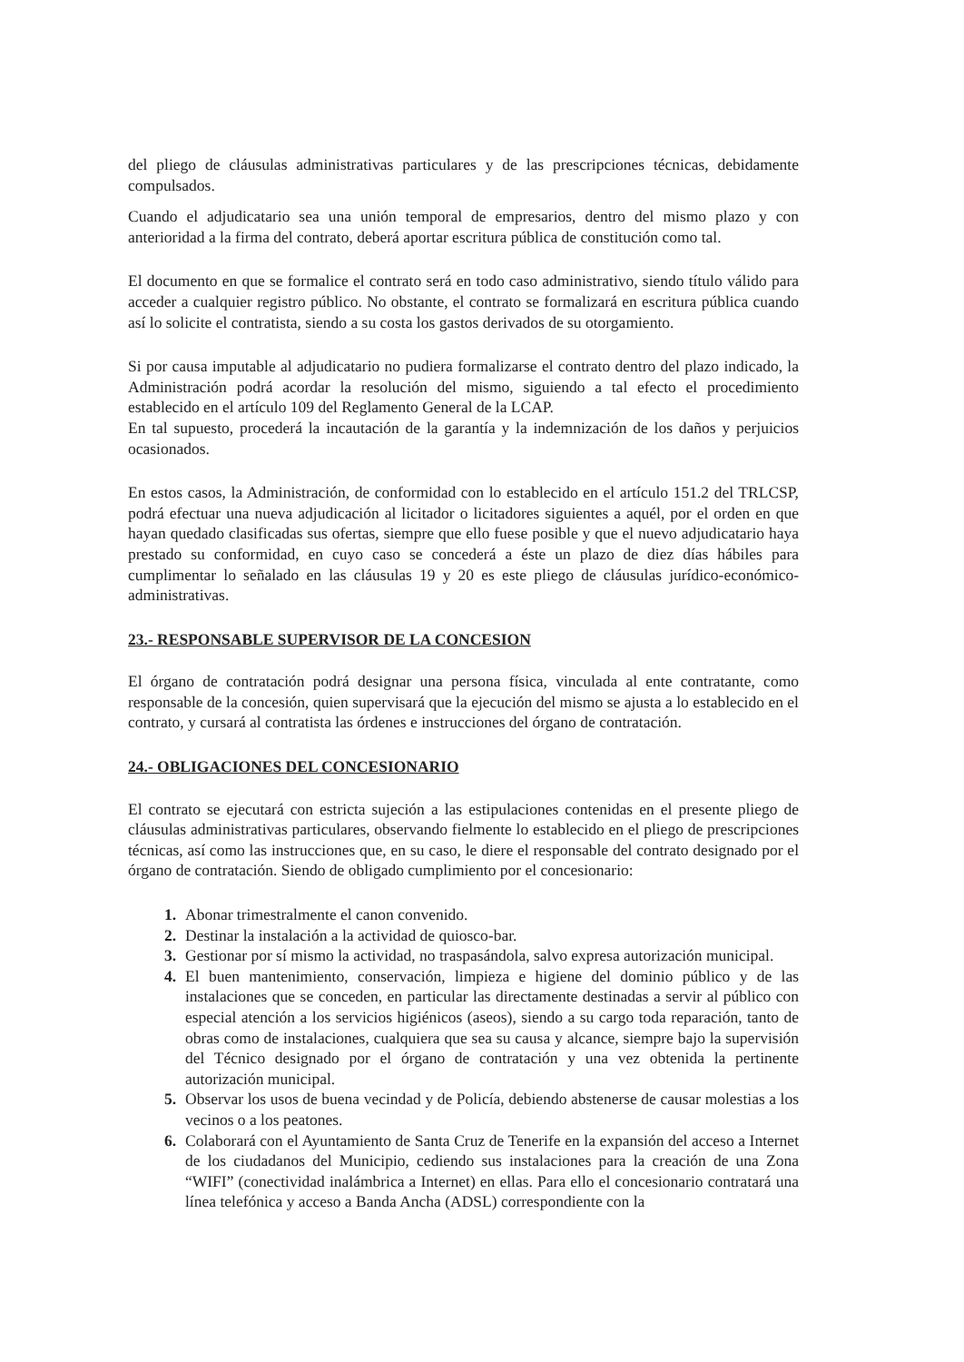del pliego de cláusulas administrativas particulares y de las prescripciones técnicas, debidamente compulsados.
Cuando el adjudicatario sea una unión temporal de empresarios, dentro del mismo plazo y con anterioridad a la firma del contrato, deberá aportar escritura pública de constitución como tal.
El documento en que se formalice el contrato será en todo caso administrativo, siendo título válido para acceder a cualquier registro público. No obstante, el contrato se formalizará en escritura pública cuando así lo solicite el contratista, siendo a su costa los gastos derivados de su otorgamiento.
Si por causa imputable al adjudicatario no pudiera formalizarse el contrato dentro del plazo indicado, la Administración podrá acordar la resolución del mismo, siguiendo a tal efecto el procedimiento establecido en el artículo 109 del Reglamento General de la LCAP.
En tal supuesto, procederá la incautación de la garantía y la indemnización de los daños y perjuicios ocasionados.
En estos casos, la Administración, de conformidad con lo establecido en el artículo 151.2 del TRLCSP, podrá efectuar una nueva adjudicación al licitador o licitadores siguientes a aquél, por el orden en que hayan quedado clasificadas sus ofertas, siempre que ello fuese posible y que el nuevo adjudicatario haya prestado su conformidad, en cuyo caso se concederá a éste un plazo de diez días hábiles para cumplimentar lo señalado en las cláusulas 19 y 20 es este pliego de cláusulas jurídico-económico-administrativas.
23.- RESPONSABLE SUPERVISOR DE LA CONCESION
El órgano de contratación podrá designar una persona física, vinculada al ente contratante, como responsable de la concesión, quien supervisará que la ejecución del mismo se ajusta a lo establecido en el contrato, y cursará al contratista las órdenes e instrucciones del órgano de contratación.
24.- OBLIGACIONES DEL CONCESIONARIO
El contrato se ejecutará con estricta sujeción a las estipulaciones contenidas en el presente pliego de cláusulas administrativas particulares, observando fielmente lo establecido en el pliego de prescripciones técnicas, así como las instrucciones que, en su caso, le diere el responsable del contrato designado por el órgano de contratación. Siendo de obligado cumplimiento por el concesionario:
1. Abonar trimestralmente el canon convenido.
2. Destinar la instalación a la actividad de quiosco-bar.
3. Gestionar por sí mismo la actividad, no traspasándola, salvo expresa autorización municipal.
4. El buen mantenimiento, conservación, limpieza e higiene del dominio público y de las instalaciones que se conceden, en particular las directamente destinadas a servir al público con especial atención a los servicios higiénicos (aseos), siendo a su cargo toda reparación, tanto de obras como de instalaciones, cualquiera que sea su causa y alcance, siempre bajo la supervisión del Técnico designado por el órgano de contratación y una vez obtenida la pertinente autorización municipal.
5. Observar los usos de buena vecindad y de Policía, debiendo abstenerse de causar molestias a los vecinos o a los peatones.
6. Colaborará con el Ayuntamiento de Santa Cruz de Tenerife en la expansión del acceso a Internet de los ciudadanos del Municipio, cediendo sus instalaciones para la creación de una Zona “WIFI” (conectividad inalámbrica a Internet) en ellas. Para ello el concesionario contratará una línea telefónica y acceso a Banda Ancha (ADSL) correspondiente con la